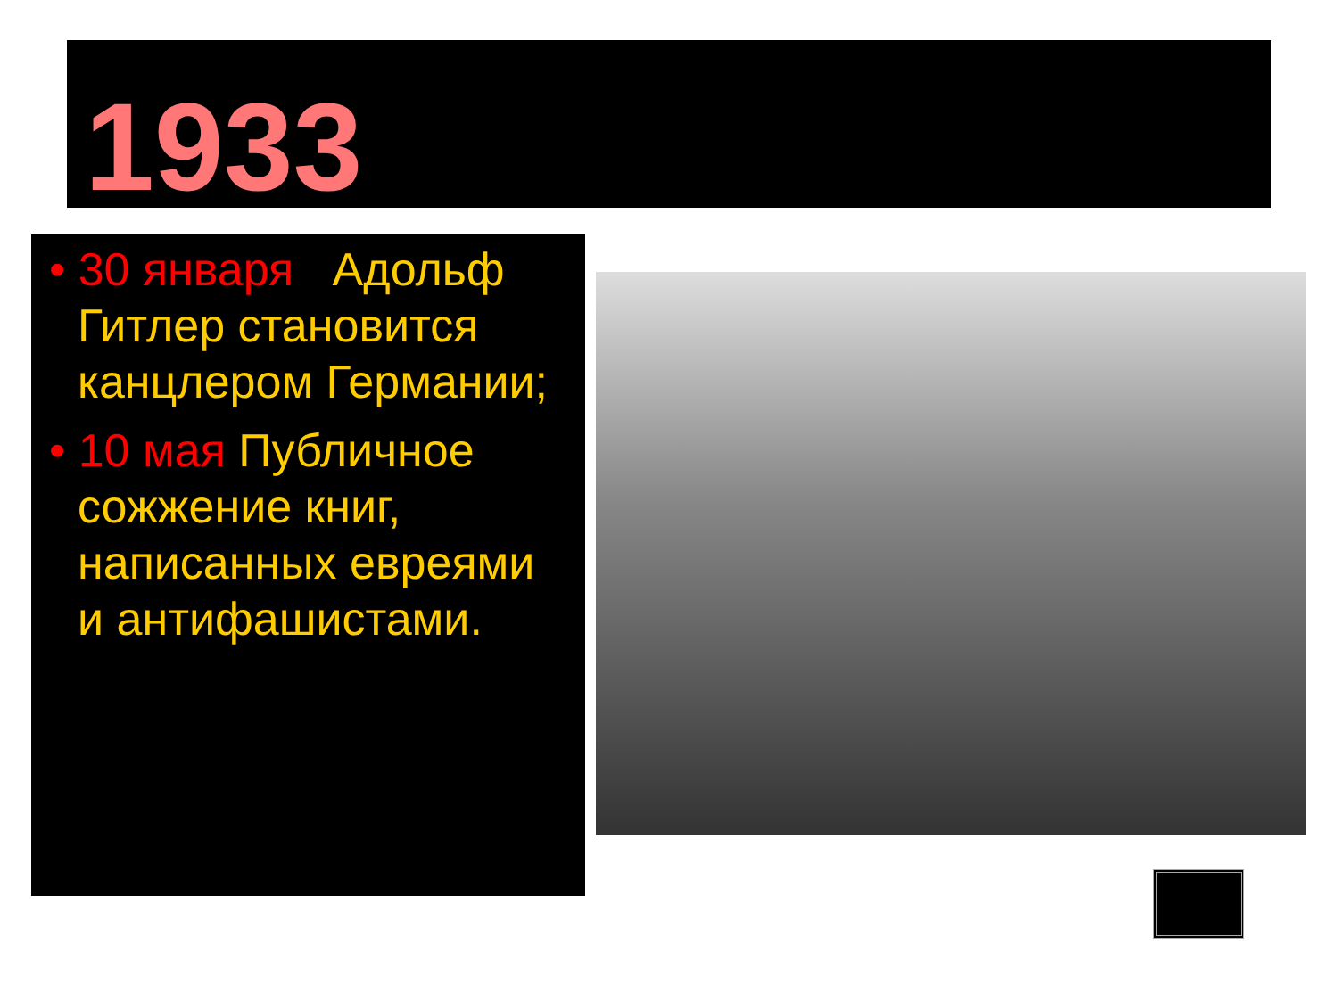1933
• 30 января Адольф Гитлер становится канцлером Германии;
• 10 мая Публичное сожжение книг, написанных евреями и антифашистами.